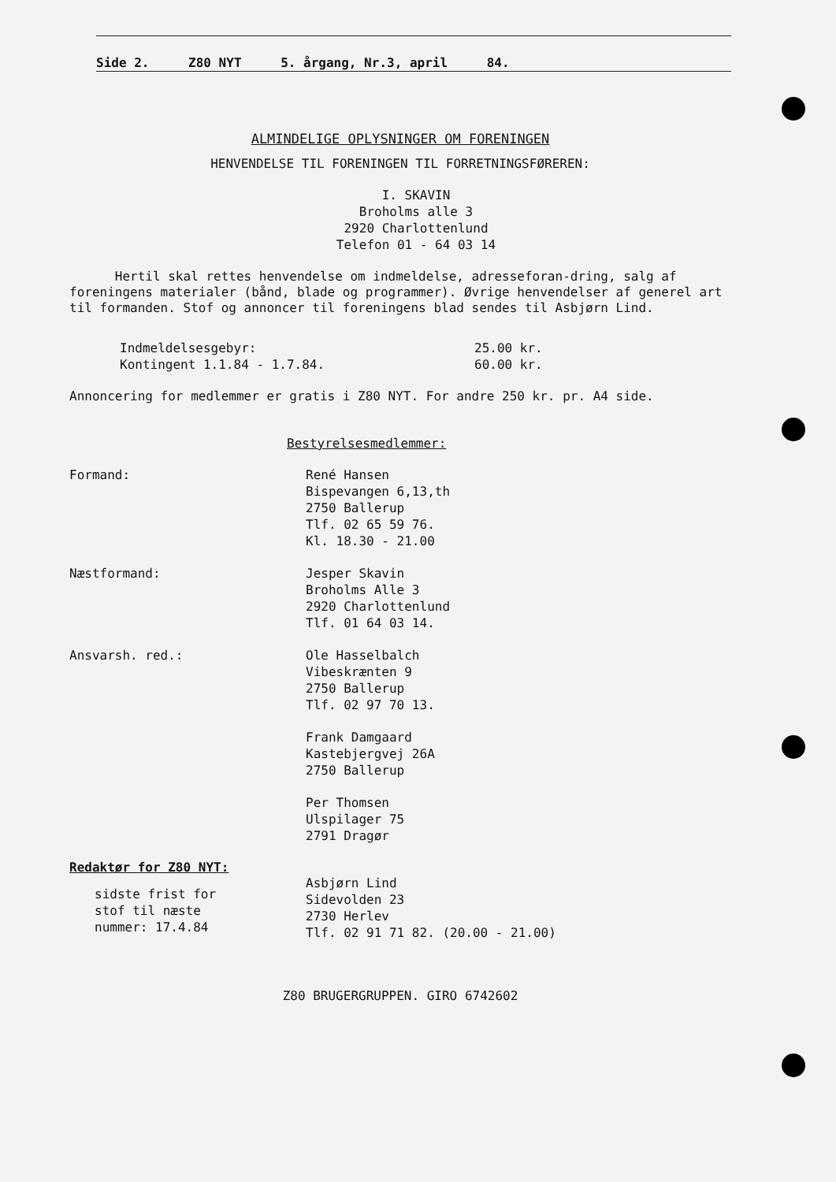Side 2. Z80 NYT 5. årgang, Nr.3, april 84.
ALMINDELIGE OPLYSNINGER OM FORENINGEN
HENVENDELSE TIL FORENINGEN TIL FORRETNINGSFØREREN:
I. SKAVIN
Broholms alle 3
2920 Charlottenlund
Telefon 01 - 64 03 14
Hertil skal rettes henvendelse om indmeldelse, adresseforan-dring, salg af foreningens materialer (bånd, blade og programmer). Øvrige henvendelser af generel art til formanden. Stof og annoncer til foreningens blad sendes til Asbjørn Lind.
Indmeldelsesgebyr: 25.00 kr.
Kontingent 1.1.84 - 1.7.84. 60.00 kr.
Annoncering for medlemmer er gratis i Z80 NYT. For andre 250 kr. pr. A4 side.
Bestyrelsesmedlemmer:
Formand: René Hansen
Bispevangen 6,13,th
2750 Ballerup
Tlf. 02 65 59 76.
Kl. 18.30 - 21.00
Næstformand: Jesper Skavin
Broholms Alle 3
2920 Charlottenlund
Tlf. 01 64 03 14.
Ansvarsh. red.: Ole Hasselbalch
Vibeskrænten 9
2750 Ballerup
Tlf. 02 97 70 13.
Frank Damgaard
Kastebjergvej 26A
2750 Ballerup
Per Thomsen
Ulspilager 75
2791 Dragør
Redaktør for Z80 NYT:
sidste frist for
stof til næste
nummer: 17.4.84
Asbjørn Lind
Sidevolden 23
2730 Herlev
Tlf. 02 91 71 82. (20.00 - 21.00)
Z80 BRUGERGRUPPEN. GIRO 6742602